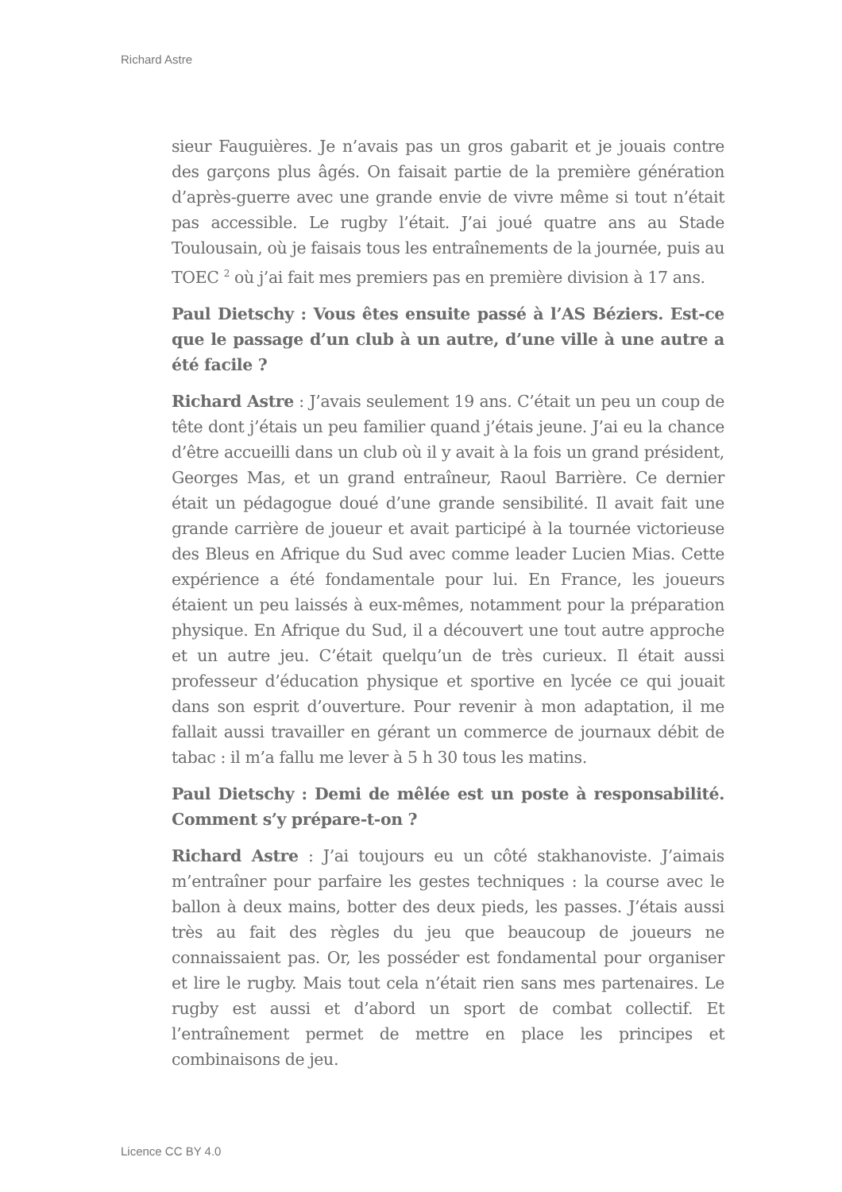Richard Astre
sieur Fauguières. Je n’avais pas un gros gabarit et je jouais contre des garçons plus âgés. On faisait partie de la première génération d’après-guerre avec une grande envie de vivre même si tout n’était pas accessible. Le rugby l’était. J’ai joué quatre ans au Stade Toulousain, où je faisais tous les entraînements de la journée, puis au TOEC <sup>2</sup> où j’ai fait mes premiers pas en première division à 17 ans.
Paul Dietschy : Vous êtes ensuite passé à l’AS Béziers. Est-ce que le passage d’un club à un autre, d’une ville à une autre a été facile ?
Richard Astre : J’avais seulement 19 ans. C’était un peu un coup de tête dont j’étais un peu familier quand j’étais jeune. J’ai eu la chance d’être accueilli dans un club où il y avait à la fois un grand président, Georges Mas, et un grand entraîneur, Raoul Barrière. Ce dernier était un pédagogue doué d’une grande sensibilité. Il avait fait une grande carrière de joueur et avait participé à la tournée victorieuse des Bleus en Afrique du Sud avec comme leader Lucien Mias. Cette expérience a été fondamentale pour lui. En France, les joueurs étaient un peu laissés à eux-mêmes, notamment pour la préparation physique. En Afrique du Sud, il a découvert une tout autre approche et un autre jeu. C’était quelqu’un de très curieux. Il était aussi professeur d’éducation physique et sportive en lycée ce qui jouait dans son esprit d’ouverture. Pour revenir à mon adaptation, il me fallait aussi travailler en gérant un commerce de journaux débit de tabac : il m’a fallu me lever à 5 h 30 tous les matins.
Paul Dietschy : Demi de mêlée est un poste à responsabilité. Comment s’y prépare-t-on ?
Richard Astre : J’ai toujours eu un côté stakhanoviste. J’aimais m’entraîner pour parfaire les gestes techniques : la course avec le ballon à deux mains, botter des deux pieds, les passes. J’étais aussi très au fait des règles du jeu que beaucoup de joueurs ne connaissaient pas. Or, les posséder est fondamental pour organiser et lire le rugby. Mais tout cela n’était rien sans mes partenaires. Le rugby est aussi et d’abord un sport de combat collectif. Et l’entraînement permet de mettre en place les principes et combinaisons de jeu.
Licence CC BY 4.0